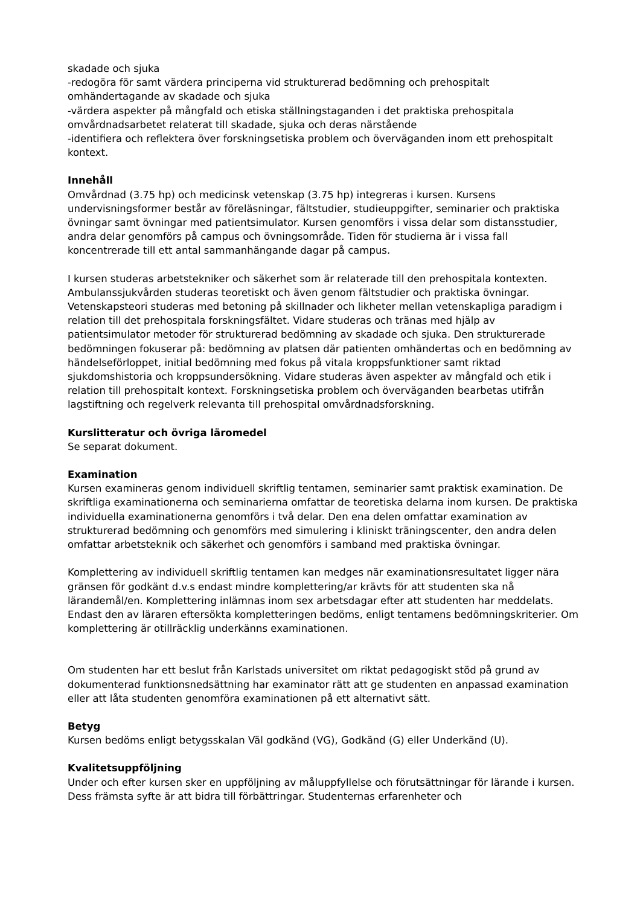skadade och sjuka
-redogöra för samt värdera principerna vid strukturerad bedömning och prehospitalt omhändertagande av skadade och sjuka
-värdera aspekter på mångfald och etiska ställningstaganden i det praktiska prehospitala omvårdnadsarbetet relaterat till skadade, sjuka och deras närstående
-identifiera och reflektera över forskningsetiska problem och överväganden inom ett prehospitalt kontext.
Innehåll
Omvårdnad (3.75 hp) och medicinsk vetenskap (3.75 hp) integreras i kursen. Kursens undervisningsformer består av föreläsningar, fältstudier, studieuppgifter, seminarier och praktiska övningar samt övningar med patientsimulator. Kursen genomförs i vissa delar som distansstudier, andra delar genomförs på campus och övningsområde. Tiden för studierna är i vissa fall koncentrerade till ett antal sammanhängande dagar på campus.
I kursen studeras arbetstekniker och säkerhet som är relaterade till den prehospitala kontexten. Ambulanssjukvården studeras teoretiskt och även genom fältstudier och praktiska övningar. Vetenskapsteori studeras med betoning på skillnader och likheter mellan vetenskapliga paradigm i relation till det prehospitala forskningsfältet. Vidare studeras och tränas med hjälp av patientsimulator metoder för strukturerad bedömning av skadade och sjuka. Den strukturerade bedömningen fokuserar på: bedömning av platsen där patienten omhändertas och en bedömning av händelseförloppet, initial bedömning med fokus på vitala kroppsfunktioner samt riktad sjukdomshistoria och kroppsundersökning. Vidare studeras även aspekter av mångfald och etik i relation till prehospitalt kontext. Forskningsetiska problem och överväganden bearbetas utifrån lagstiftning och regelverk relevanta till prehospital omvårdnadsforskning.
Kurslitteratur och övriga läromedel
Se separat dokument.
Examination
Kursen examineras genom individuell skriftlig tentamen, seminarier samt praktisk examination. De skriftliga examinationerna och seminarierna omfattar de teoretiska delarna inom kursen. De praktiska individuella examinationerna genomförs i två delar. Den ena delen omfattar examination av strukturerad bedömning och genomförs med simulering i kliniskt träningscenter, den andra delen omfattar arbetsteknik och säkerhet och genomförs i samband med praktiska övningar.
Komplettering av individuell skriftlig tentamen kan medges när examinationsresultatet ligger nära gränsen för godkänt d.v.s endast mindre komplettering/ar krävts för att studenten ska nå lärandemål/en. Komplettering inlämnas inom sex arbetsdagar efter att studenten har meddelats. Endast den av läraren eftersökta kompletteringen bedöms, enligt tentamens bedömningskriterier. Om komplettering är otillräcklig underkänns examinationen.
Om studenten har ett beslut från Karlstads universitet om riktat pedagogiskt stöd på grund av dokumenterad funktionsnedsättning har examinator rätt att ge studenten en anpassad examination eller att låta studenten genomföra examinationen på ett alternativt sätt.
Betyg
Kursen bedöms enligt betygsskalan Väl godkänd (VG), Godkänd (G) eller Underkänd (U).
Kvalitetsuppföljning
Under och efter kursen sker en uppföljning av måluppfyllelse och förutsättningar för lärande i kursen. Dess främsta syfte är att bidra till förbättringar. Studenternas erfarenheter och